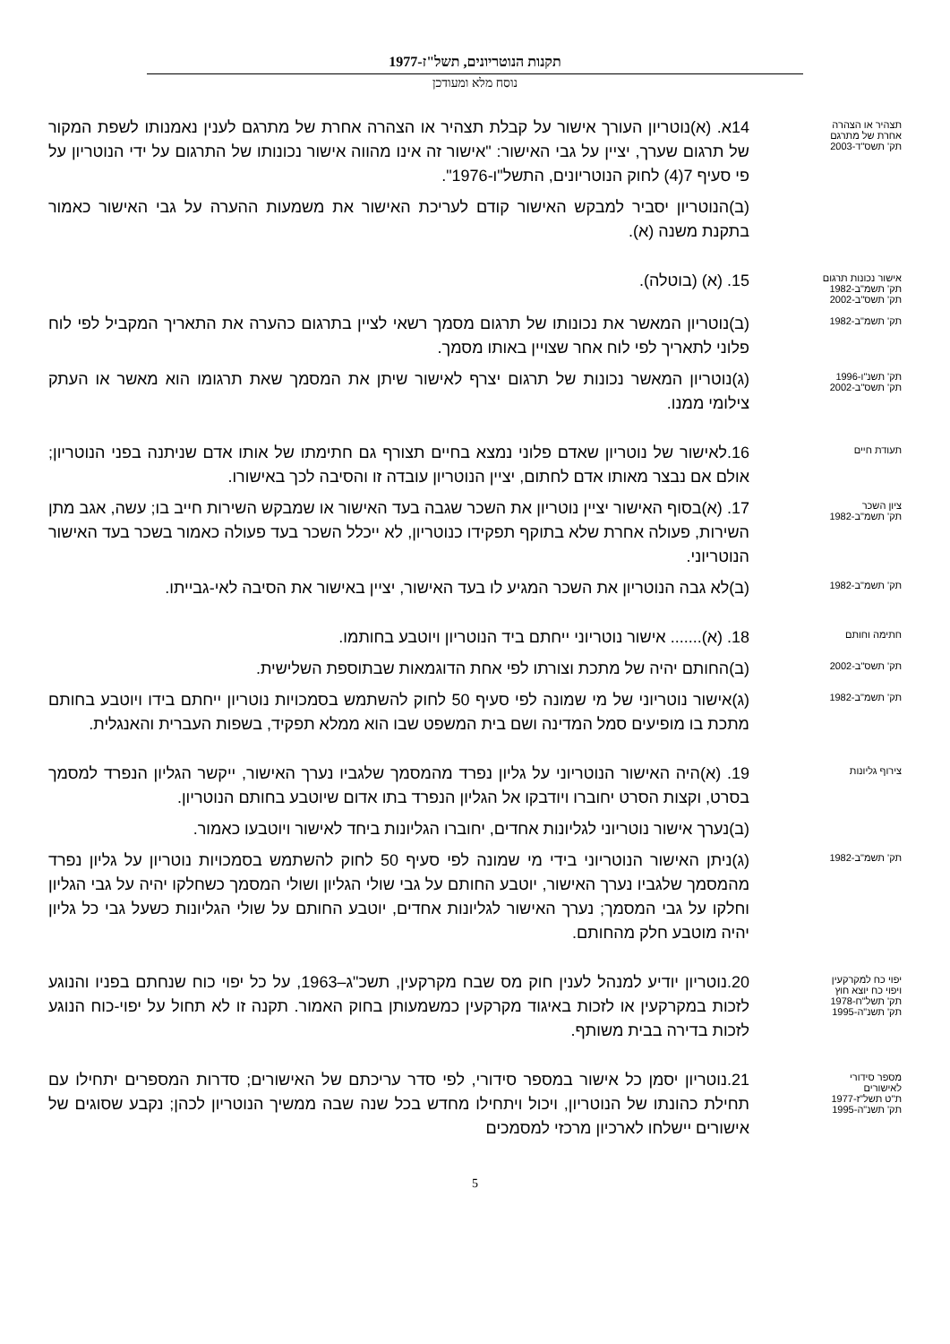תקנות הנוטריונים, תשל"ז-1977
נוסח מלא ומעודכן
תצהיר או הצהרה
אחרת של מתרגם
תק' תשס"ד-2003
14א. (א)נוטריון העורך אישור על קבלת תצהיר או הצהרה אחרת של מתרגם לענין נאמנותו לשפת המקור של תרגום שערך, יציין על גבי האישור: "אישור זה אינו מהווה אישור נכונותו של התרגום על ידי הנוטריון על פי סעיף 7(4) לחוק הנוטריונים, התשל"ו-1976".
(ב)הנוטריון יסביר למבקש האישור קודם לעריכת האישור את משמעות ההערה על גבי האישור כאמור בתקנת משנה (א).
אישור נכונות תרגום
תק' תשמ"ב-1982
תק' תשס"ב-2002
15. (א) (בוטלה).
תק' תשמ"ב-1982
(ב)נוטריון המאשר את נכונותו של תרגום מסמך רשאי לציין בתרגום כהערה את התאריך המקביל לפי לוח פלוני לתאריך לפי לוח אחר שצויין באותו מסמך.
תק' תשנ"ו-1996
תק' תשס"ב-2002
(ג)נוטריון המאשר נכונות של תרגום יצרף לאישור שיתן את המסמך שאת תרגומו הוא מאשר או העתק צילומי ממנו.
תעודת חיים
16.לאישור של נוטריון שאדם פלוני נמצא בחיים תצורף גם חתימתו של אותו אדם שניתנה בפני הנוטריון; אולם אם נבצר מאותו אדם לחתום, יציין הנוטריון עובדה זו והסיבה לכך באישורו.
ציון השכר
תק' תשמ"ב-1982
17. (א)בסוף האישור יציין נוטריון את השכר שגבה בעד האישור או שמבקש השירות חייב בו; עשה, אגב מתן השירות, פעולה אחרת שלא בתוקף תפקידו כנוטריון, לא ייכלל השכר בעד פעולה כאמור בשכר בעד האישור הנוטריוני.
תק' תשמ"ב-1982
(ב)לא גבה הנוטריון את השכר המגיע לו בעד האישור, יציין באישור את הסיבה לאי-גבייתו.
חתימה וחותם
18. (א)....... אישור נוטריוני ייחתם ביד הנוטריון ויוטבע בחותמו.
תק' תשס"ב-2002
(ב)החותם יהיה של מתכת וצורתו לפי אחת הדוגמאות שבתוספת השלישית.
תק' תשמ"ב-1982
(ג)אישור נוטריוני של מי שמונה לפי סעיף 50 לחוק להשתמש בסמכויות נוטריון ייחתם בידו ויוטבע בחותם מתכת בו מופיעים סמל המדינה ושם בית המשפט שבו הוא ממלא תפקיד, בשפות העברית והאנגלית.
צירוף גליונות
19. (א)היה האישור הנוטריוני על גליון נפרד מהמסמך שלגביו נערך האישור, ייקשר הגליון הנפרד למסמך בסרט, וקצות הסרט יחוברו ויודבקו אל הגליון הנפרד בתו אדום שיוטבע בחותם הנוטריון.
(ב)נערך אישור נוטריוני לגליונות אחדים, יחוברו הגליונות ביחד לאישור ויוטבעו כאמור.
תק' תשמ"ב-1982
(ג)ניתן האישור הנוטריוני בידי מי שמונה לפי סעיף 50 לחוק להשתמש בסמכויות נוטריון על גליון נפרד מהמסמך שלגביו נערך האישור, יוטבע החותם על גבי שולי הגליון ושולי המסמך כשחלקו יהיה על גבי הגליון וחלקו על גבי המסמך; נערך האישור לגליונות אחדים, יוטבע החותם על שולי הגליונות כשעל גבי כל גליון יהיה מוטבע חלק מהחותם.
יפוי כח למקרקעין
ויפוי כח יוצא חוץ
תק' תשל"ח-1978
תק' תשנ"ה-1995
20.נוטריון יודיע למנהל לענין חוק מס שבח מקרקעין, תשכ"ג–1963, על כל יפוי כוח שנחתם בפניו והנוגע לזכות במקרקעין או לזכות באיגוד מקרקעין כמשמעותן בחוק האמור. תקנה זו לא תחול על יפוי-כוח הנוגע לזכות בדירה בבית משותף.
מספר סידורי
לאישורים
ת"ט תשל"ז-1977
תק' תשנ"ה-1995
21.נוטריון יסמן כל אישור במספר סידורי, לפי סדר עריכתם של האישורים; סדרות המספרים יתחילו עם תחילת כהונתו של הנוטריון, ויכול ויתחילו מחדש בכל שנה שבה ממשיך הנוטריון לכהן; נקבע שסוגים של אישורים יישלחו לארכיון מרכזי למסמכים
5